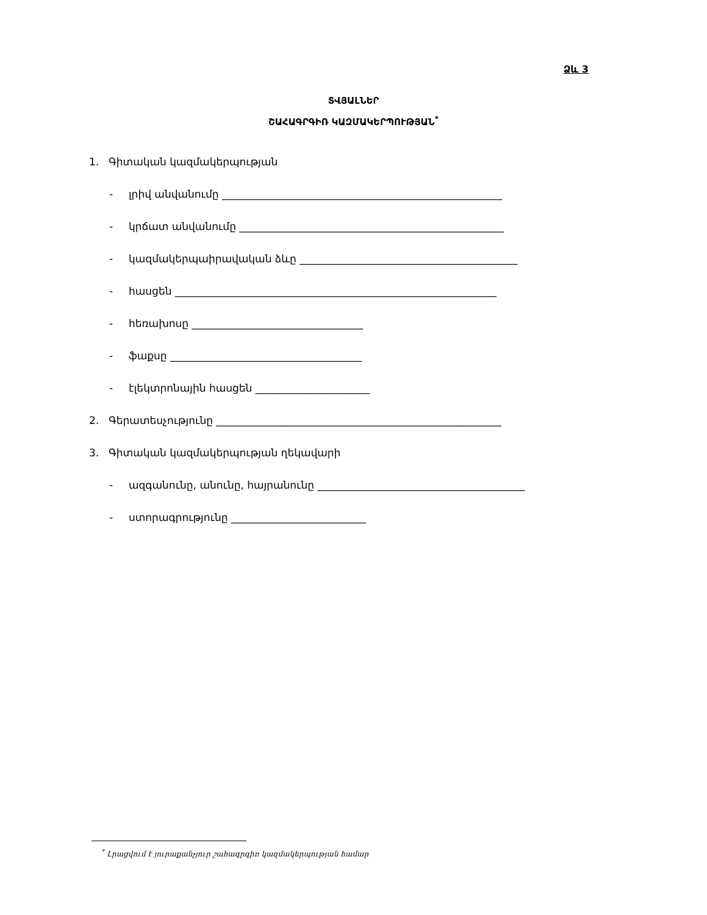Ձև 3
ՏՎՅԱԼՆԵՐ
ՇԱՀԱԳՐԳԻՌ ԿԱԶՄԱԿԵՐՊՈՒԹՅԱՆ<sup>*</sup>
1. Գիտական կազմակերպության
- լրիվ անվանումը ______________________________________________________
- կրճատ անվանումը ___________________________________________________
- կազմակերպաիրավական ձևը __________________________________________
- հասցեն ______________________________________________________________
- հեռախոսը _________________________________
- ֆաքսը _____________________________________
- էլեկտրոնային հասցեն ______________________
2. Գերատեսչությունը _______________________________________________________
3. Գիտական կազմակերպության ղեկավարի
- ազգանունը, անունը, հայրանունը ________________________________________
- ստորագրությունը __________________________
<sup>*</sup> Լրացվում է յուրաքանչյուր շահագրգիռ կազմակերպության համար